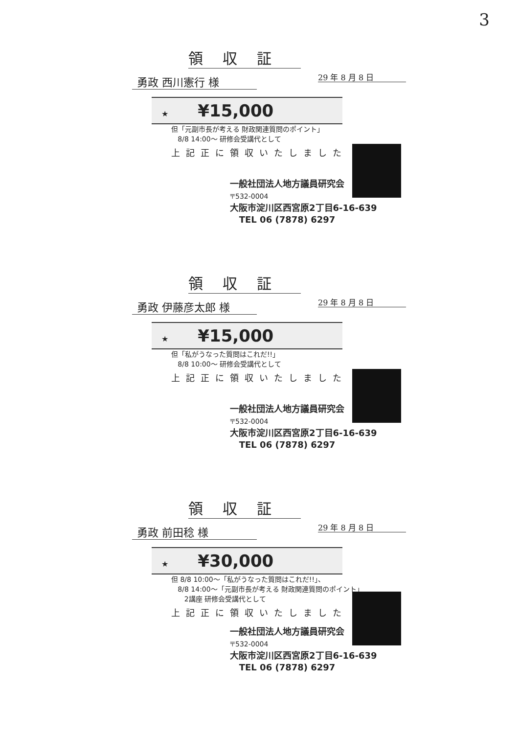3
領収証
勇政 西川憲行 様
29 年 8 月 8 日
★ ¥15,000
但「元副市長が考える 財政関連質問のポイント」
8/8 14:00～ 研修会受講代として
上記正に領収いたしました
一般社団法人地方議員研究会
〒532-0004
大阪市淀川区西宮原2丁目6-16-639
TEL 06 (7878) 6297
領収証
勇政 伊藤彦太郎 様
29 年 8 月 8 日
★ ¥15,000
但「私がうなった質問はこれだ!!」
8/8 10:00～ 研修会受講代として
上記正に領収いたしました
一般社団法人地方議員研究会
〒532-0004
大阪市淀川区西宮原2丁目6-16-639
TEL 06 (7878) 6297
領収証
勇政 前田稔 様
29 年 8 月 8 日
★ ¥30,000
但 8/8 10:00～「私がうなった質問はこれだ!!」、
8/8 14:00～「元副市長が考える 財政関連質問のポイント」
2講座 研修会受講代として
上記正に領収いたしました
一般社団法人地方議員研究会
〒532-0004
大阪市淀川区西宮原2丁目6-16-639
TEL 06 (7878) 6297